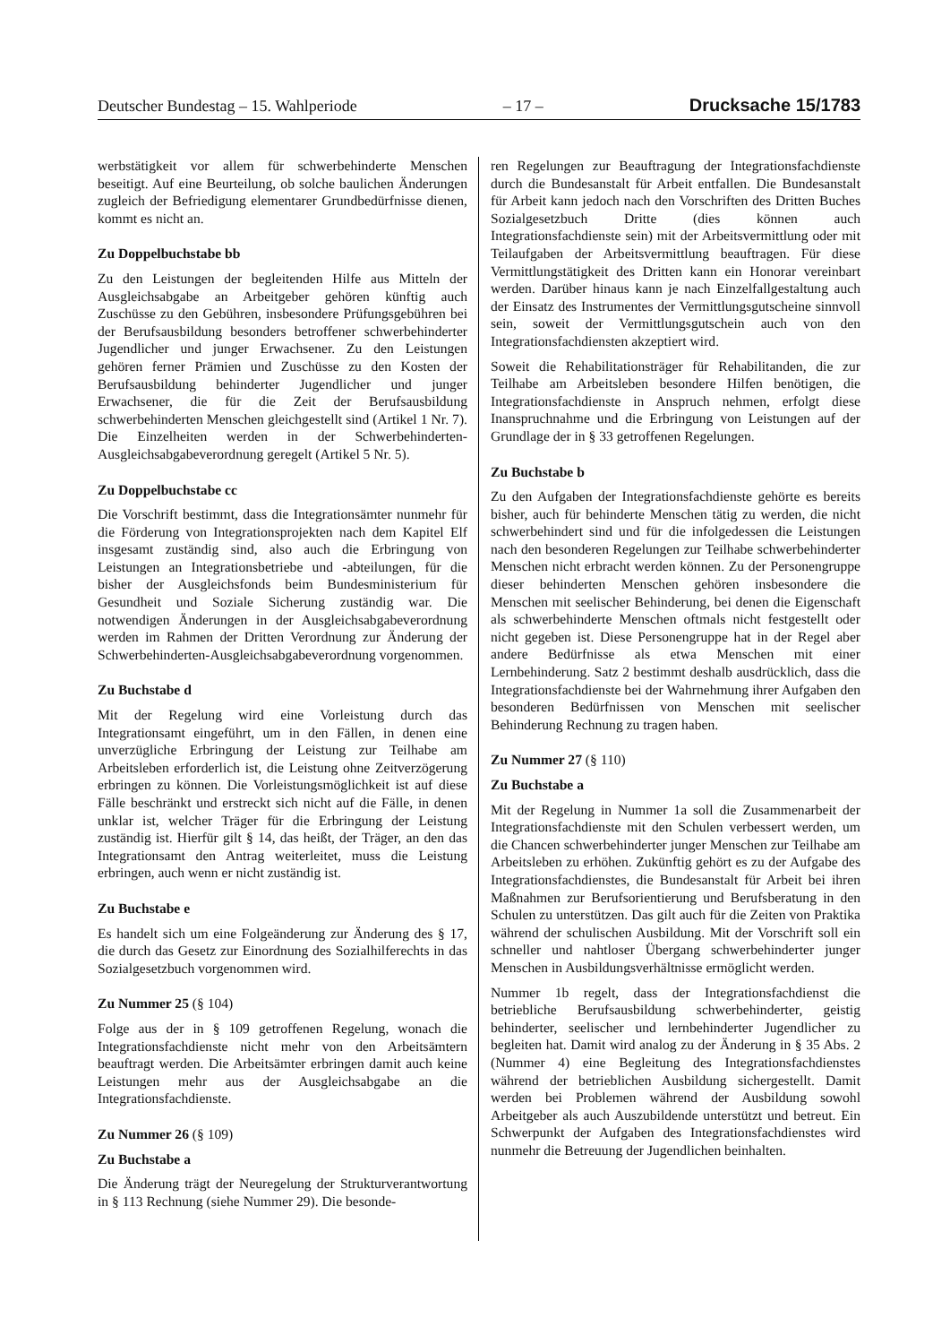Deutscher Bundestag – 15. Wahlperiode – 17 – Drucksache 15/1783
werbstätigkeit vor allem für schwerbehinderte Menschen beseitigt. Auf eine Beurteilung, ob solche baulichen Änderungen zugleich der Befriedigung elementarer Grundbedürfnisse dienen, kommt es nicht an.
Zu Doppelbuchstabe bb
Zu den Leistungen der begleitenden Hilfe aus Mitteln der Ausgleichsabgabe an Arbeitgeber gehören künftig auch Zuschüsse zu den Gebühren, insbesondere Prüfungsgebühren bei der Berufsausbildung besonders betroffener schwerbehinderter Jugendlicher und junger Erwachsener. Zu den Leistungen gehören ferner Prämien und Zuschüsse zu den Kosten der Berufsausbildung behinderter Jugendlicher und junger Erwachsener, die für die Zeit der Berufsausbildung schwerbehinderten Menschen gleichgestellt sind (Artikel 1 Nr. 7). Die Einzelheiten werden in der Schwerbehinderten-Ausgleichsabgabeverordnung geregelt (Artikel 5 Nr. 5).
Zu Doppelbuchstabe cc
Die Vorschrift bestimmt, dass die Integrationsämter nunmehr für die Förderung von Integrationsprojekten nach dem Kapitel Elf insgesamt zuständig sind, also auch die Erbringung von Leistungen an Integrationsbetriebe und -abteilungen, für die bisher der Ausgleichsfonds beim Bundesministerium für Gesundheit und Soziale Sicherung zuständig war. Die notwendigen Änderungen in der Ausgleichsabgabeverordnung werden im Rahmen der Dritten Verordnung zur Änderung der Schwerbehinderten-Ausgleichsabgabeverordnung vorgenommen.
Zu Buchstabe d
Mit der Regelung wird eine Vorleistung durch das Integrationsamt eingeführt, um in den Fällen, in denen eine unverzügliche Erbringung der Leistung zur Teilhabe am Arbeitsleben erforderlich ist, die Leistung ohne Zeitverzögerung erbringen zu können. Die Vorleistungsmöglichkeit ist auf diese Fälle beschränkt und erstreckt sich nicht auf die Fälle, in denen unklar ist, welcher Träger für die Erbringung der Leistung zuständig ist. Hierfür gilt § 14, das heißt, der Träger, an den das Integrationsamt den Antrag weiterleitet, muss die Leistung erbringen, auch wenn er nicht zuständig ist.
Zu Buchstabe e
Es handelt sich um eine Folgeänderung zur Änderung des § 17, die durch das Gesetz zur Einordnung des Sozialhilferechts in das Sozialgesetzbuch vorgenommen wird.
Zu Nummer 25 (§ 104)
Folge aus der in § 109 getroffenen Regelung, wonach die Integrationsfachdienste nicht mehr von den Arbeitsämtern beauftragt werden. Die Arbeitsämter erbringen damit auch keine Leistungen mehr aus der Ausgleichsabgabe an die Integrationsfachdienste.
Zu Nummer 26 (§ 109)
Zu Buchstabe a
Die Änderung trägt der Neuregelung der Strukturverantwortung in § 113 Rechnung (siehe Nummer 29). Die besonde-
ren Regelungen zur Beauftragung der Integrationsfachdienste durch die Bundesanstalt für Arbeit entfallen. Die Bundesanstalt für Arbeit kann jedoch nach den Vorschriften des Dritten Buches Sozialgesetzbuch Dritte (dies können auch Integrationsfachdienste sein) mit der Arbeitsvermittlung oder mit Teilaufgaben der Arbeitsvermittlung beauftragen. Für diese Vermittlungstätigkeit des Dritten kann ein Honorar vereinbart werden. Darüber hinaus kann je nach Einzelfallgestaltung auch der Einsatz des Instrumentes der Vermittlungsgutscheine sinnvoll sein, soweit der Vermittlungsgutschein auch von den Integrationsfachdiensten akzeptiert wird.
Soweit die Rehabilitationsträger für Rehabilitanden, die zur Teilhabe am Arbeitsleben besondere Hilfen benötigen, die Integrationsfachdienste in Anspruch nehmen, erfolgt diese Inanspruchnahme und die Erbringung von Leistungen auf der Grundlage der in § 33 getroffenen Regelungen.
Zu Buchstabe b
Zu den Aufgaben der Integrationsfachdienste gehörte es bereits bisher, auch für behinderte Menschen tätig zu werden, die nicht schwerbehindert sind und für die infolgedessen die Leistungen nach den besonderen Regelungen zur Teilhabe schwerbehinderter Menschen nicht erbracht werden können. Zu der Personengruppe dieser behinderten Menschen gehören insbesondere die Menschen mit seelischer Behinderung, bei denen die Eigenschaft als schwerbehinderte Menschen oftmals nicht festgestellt oder nicht gegeben ist. Diese Personengruppe hat in der Regel aber andere Bedürfnisse als etwa Menschen mit einer Lernbehinderung. Satz 2 bestimmt deshalb ausdrücklich, dass die Integrationsfachdienste bei der Wahrnehmung ihrer Aufgaben den besonderen Bedürfnissen von Menschen mit seelischer Behinderung Rechnung zu tragen haben.
Zu Nummer 27 (§ 110)
Zu Buchstabe a
Mit der Regelung in Nummer 1a soll die Zusammenarbeit der Integrationsfachdienste mit den Schulen verbessert werden, um die Chancen schwerbehinderter junger Menschen zur Teilhabe am Arbeitsleben zu erhöhen. Zukünftig gehört es zu der Aufgabe des Integrationsfachdienstes, die Bundesanstalt für Arbeit bei ihren Maßnahmen zur Berufsorientierung und Berufsberatung in den Schulen zu unterstützen. Das gilt auch für die Zeiten von Praktika während der schulischen Ausbildung. Mit der Vorschrift soll ein schneller und nahtloser Übergang schwerbehinderter junger Menschen in Ausbildungsverhältnisse ermöglicht werden.
Nummer 1b regelt, dass der Integrationsfachdienst die betriebliche Berufsausbildung schwerbehinderter, geistig behinderter, seelischer und lernbehinderter Jugendlicher zu begleiten hat. Damit wird analog zu der Änderung in § 35 Abs. 2 (Nummer 4) eine Begleitung des Integrationsfachdienstes während der betrieblichen Ausbildung sichergestellt. Damit werden bei Problemen während der Ausbildung sowohl Arbeitgeber als auch Auszubildende unterstützt und betreut. Ein Schwerpunkt der Aufgaben des Integrationsfachdienstes wird nunmehr die Betreuung der Jugendlichen beinhalten.